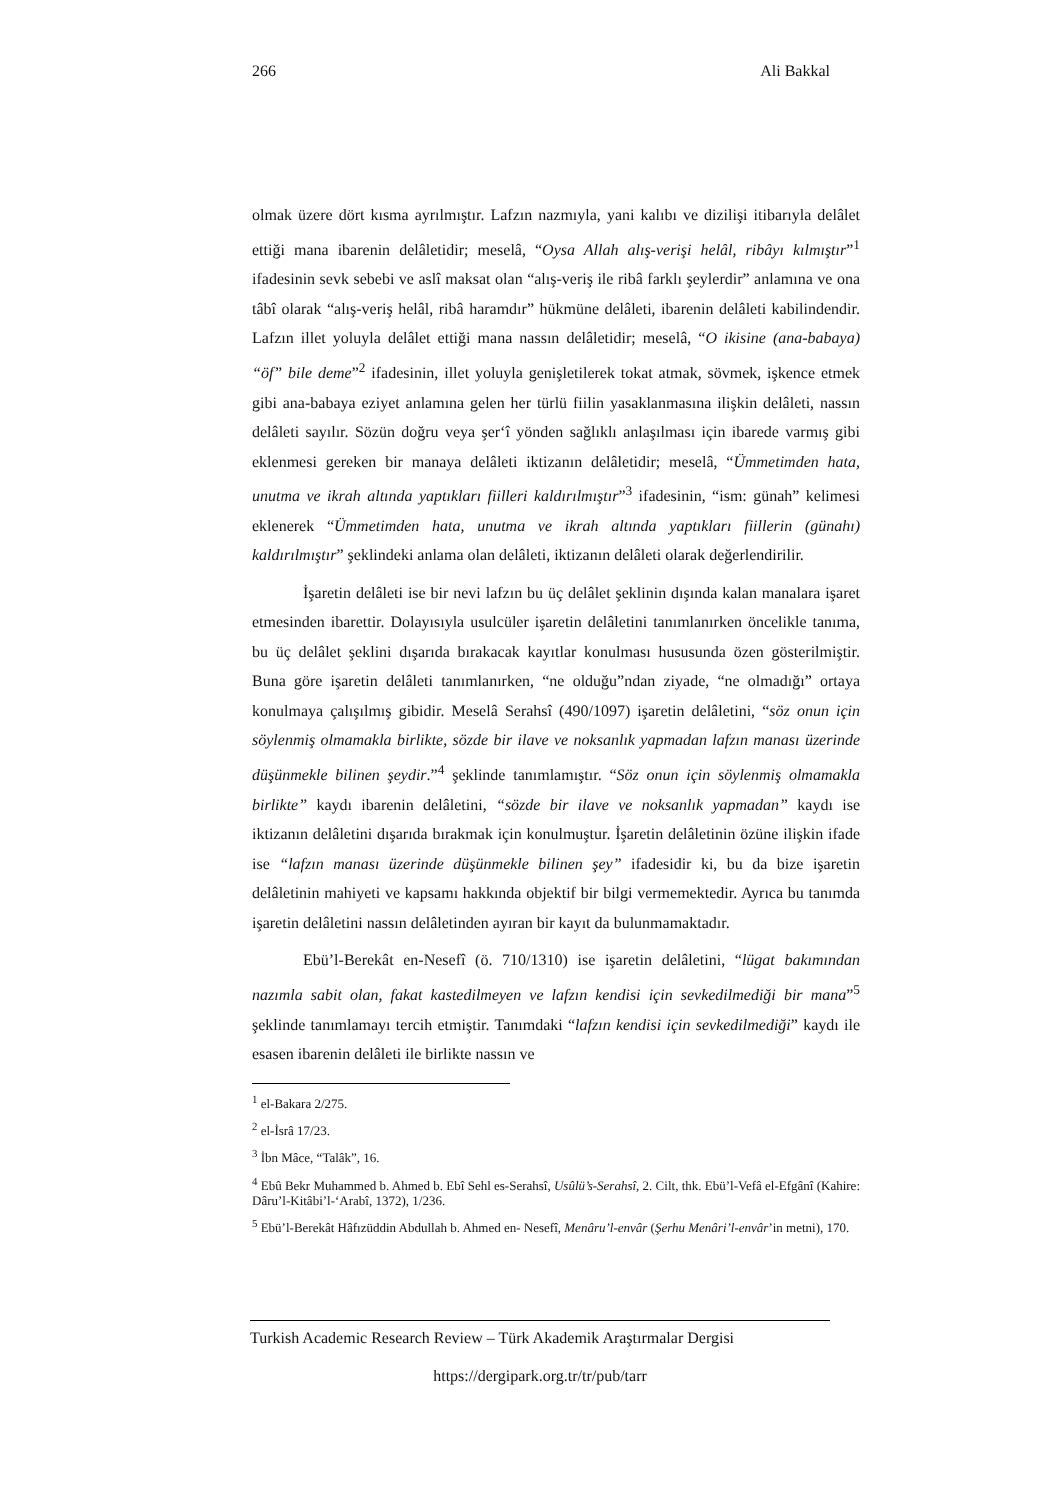266 Ali Bakkal
olmak üzere dört kısma ayrılmıştır. Lafzın nazmıyla, yani kalıbı ve dizilişi itibarıyla delâlet ettiği mana ibarenin delâletidir; meselâ, “Oysa Allah alış-verişi helâl, ribâyı kılmıştır”<sup>1</sup> ifadesinin sevk sebebi ve aslî maksat olan “alış-veriş ile ribâ farklı şeylerdir” anlamına ve ona tâbî olarak “alış-veriş helâl, ribâ haramdır” hükmüne delâleti, ibarenin delâleti kabilindendir. Lafzın illet yoluyla delâlet ettiği mana nassın delâletidir; meselâ, “O ikisine (ana-babaya) “öf” bile deme”<sup>2</sup> ifadesinin, illet yoluyla genişletilerek tokat atmak, sövmek, işkence etmek gibi ana-babaya eziyet anlamına gelen her türlü fiilin yasaklanmasına ilişkin delâleti, nassın delâleti sayılır. Sözün doğru veya şer‘î yönden sağlıklı anlaşılması için ibarede varmış gibi eklenmesi gereken bir manaya delâleti iktizanın delâletidir; meselâ, “Ümmetimden hata, unutma ve ikrah altında yaptıkları fiilleri kaldırılmıştır”<sup>3</sup> ifadesinin, “ism: günah” kelimesi eklenerek “Ümmetimden hata, unutma ve ikrah altında yaptıkları fiillerin (günahı) kaldırılmıştır” şeklindeki anlama olan delâleti, iktizanın delâleti olarak değerlendirilir.
İşaretin delâleti ise bir nevi lafzın bu üç delâlet şeklinin dışında kalan manalara işaret etmesinden ibarettir. Dolayısıyla usulcüler işaretin delâletini tanımlanırken öncelikle tanıma, bu üç delâlet şeklini dışarıda bırakacak kayıtlar konulması hususunda özen gösterilmiştir. Buna göre işaretin delâleti tanımlanırken, “ne olduğu”ndan ziyade, “ne olmadığı” ortaya konulmaya çalışılmış gibidir. Meselâ Serahsî (490/1097) işaretin delâletini, “söz onun için söylenmiş olmamakla birlikte, sözde bir ilave ve noksanlık yapmadan lafzın manası üzerinde düşünmekle bilinen şeydir.”<sup>4</sup> şeklinde tanımlamıştır. “Söz onun için söylenmiş olmamakla birlikte” kaydı ibarenin delâletini, “sözde bir ilave ve noksanlık yapmadan” kaydı ise iktizanın delâletini dışarıda bırakmak için konulmuştur. İşaretin delâletinin özüne ilişkin ifade ise “lafzın manası üzerinde düşünmekle bilinen şey” ifadesidir ki, bu da bize işaretin delâletinin mahiyeti ve kapsamı hakkında objektif bir bilgi vermemektedir. Ayrıca bu tanımda işaretin delâletini nassın delâletinden ayıran bir kayıt da bulunmamaktadır.
Ebü’l-Berekât en-Nesefî (ö. 710/1310) ise işaretin delâletini, “lügat bakımından nazımla sabit olan, fakat kastedilmeyen ve lafzın kendisi için sevkedilmediği bir mana”<sup>5</sup> şeklinde tanımlamayı tercih etmiştir. Tanımdaki “lafzın kendisi için sevkedilmediği” kaydı ile esasen ibarenin delâleti ile birlikte nassın ve
<sup>1</sup> el-Bakara 2/275.
<sup>2</sup> el-İsrâ 17/23.
<sup>3</sup> İbn Mâce, “Talâk”, 16.
<sup>4</sup> Ebû Bekr Muhammed b. Ahmed b. Ebî Sehl es-Serahsî, Usûlü’s-Serahsî, 2. Cilt, thk. Ebü’l-Vefâ el-Efgânî (Kahire: Dâru’l-Kitâbi’l-‘Arabî, 1372), 1/236.
<sup>5</sup> Ebü’l-Berekât Hâfızüddin Abdullah b. Ahmed en- Nesefî, Menâru’l-envâr (Şerhu Menâri’l-envâr’in metni), 170.
Turkish Academic Research Review – Türk Akademik Araştırmalar Dergisi
https://dergipark.org.tr/tr/pub/tarr